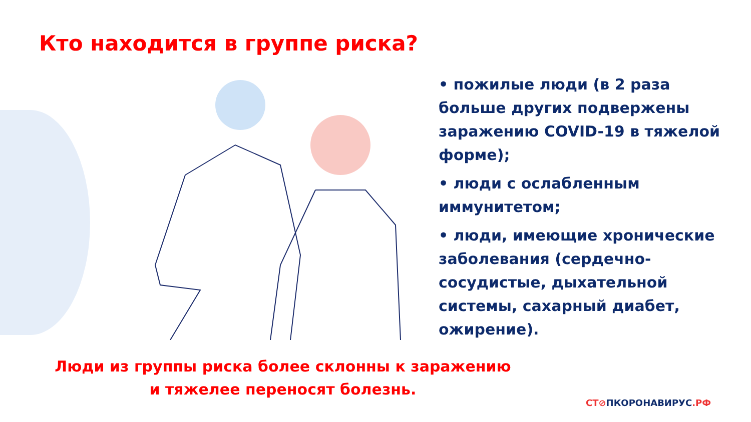Кто находится в группе риска?
• пожилые люди (в 2 раза больше других подвержены заражению COVID-19 в тяжелой форме);
• люди с ослабленным иммунитетом;
• люди, имеющие хронические заболевания (сердечно-сосудистые, дыхательной системы, сахарный диабет, ожирение).
Люди из группы риска более склонны к заражению и тяжелее переносят болезнь.
СТ⊘ПКОРОНАВИРУС.РФ